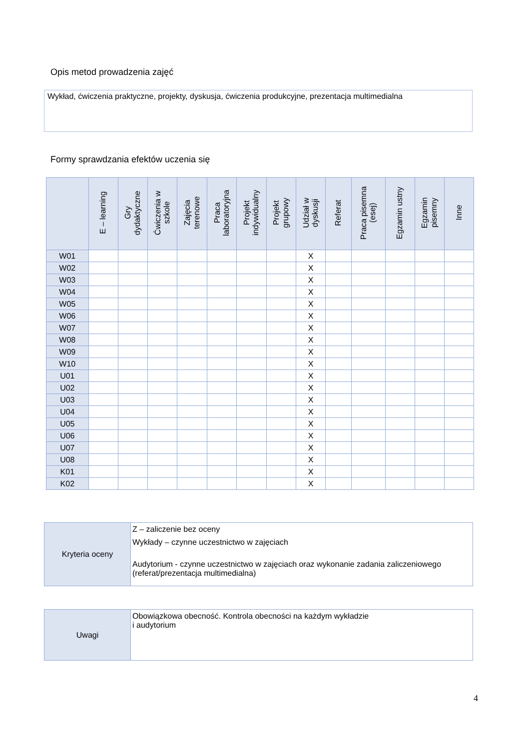Opis metod prowadzenia zajęć
Wykład, ćwiczenia praktyczne, projekty, dyskusja, ćwiczenia produkcyjne, prezentacja multimedialna
Formy sprawdzania efektów uczenia się
| | E – learning | Gry dydaktyczne | Ćwiczenia w szkole | Zajęcia terenowe | Praca laboratoryjna | Projekt indywidualny | Projekt grupowy | Udział w dyskusji | Referat | Praca pisemna (esej) | Egzamin ustny | Egzamin pisemny | Inne |
| --- | --- | --- | --- | --- | --- | --- | --- | --- | --- | --- | --- | --- | --- |
| W01 | | | | | | | | X | | | | | |
| W02 | | | | | | | | X | | | | | |
| W03 | | | | | | | | X | | | | | |
| W04 | | | | | | | | X | | | | | |
| W05 | | | | | | | | X | | | | | |
| W06 | | | | | | | | X | | | | | |
| W07 | | | | | | | | X | | | | | |
| W08 | | | | | | | | X | | | | | |
| W09 | | | | | | | | X | | | | | |
| W10 | | | | | | | | X | | | | | |
| U01 | | | | | | | | X | | | | | |
| U02 | | | | | | | | X | | | | | |
| U03 | | | | | | | | X | | | | | |
| U04 | | | | | | | | X | | | | | |
| U05 | | | | | | | | X | | | | | |
| U06 | | | | | | | | X | | | | | |
| U07 | | | | | | | | X | | | | | |
| U08 | | | | | | | | X | | | | | |
| K01 | | | | | | | | X | | | | | |
| K02 | | | | | | | | X | | | | | |
| Kryteria oceny | Z – zaliczenie bez oceny Wykłady – czynne uczestnictwo w zajęciach Audytorium - czynne uczestnictwo w zajęciach oraz wykonanie zadania zaliczeniowego (referat/prezentacja multimedialna) |
| Uwagi | Obowiązkowa obecność. Kontrola obecności na każdym wykładzie i audytorium |
4